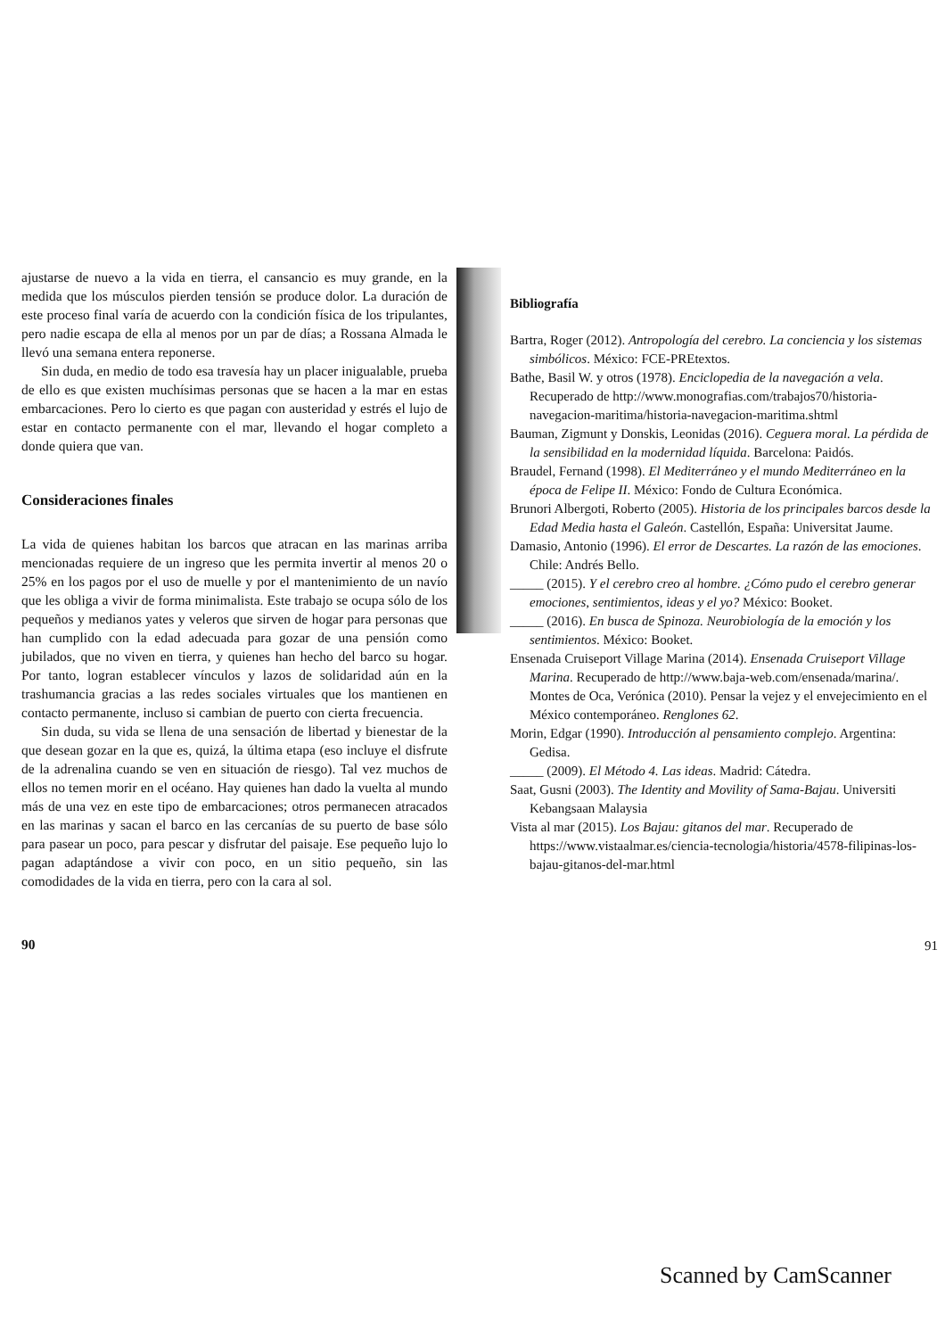ajustarse de nuevo a la vida en tierra, el cansancio es muy grande, en la medida que los músculos pierden tensión se produce dolor. La duración de este proceso final varía de acuerdo con la condición física de los tripulantes, pero nadie escapa de ella al menos por un par de días; a Rossana Almada le llevó una semana entera reponerse.
Sin duda, en medio de todo esa travesía hay un placer inigualable, prueba de ello es que existen muchísimas personas que se hacen a la mar en estas embarcaciones. Pero lo cierto es que pagan con austeridad y estrés el lujo de estar en contacto permanente con el mar, llevando el hogar completo a donde quiera que van.
Consideraciones finales
La vida de quienes habitan los barcos que atracan en las marinas arriba mencionadas requiere de un ingreso que les permita invertir al menos 20 o 25% en los pagos por el uso de muelle y por el mantenimiento de un navío que les obliga a vivir de forma minimalista. Este trabajo se ocupa sólo de los pequeños y medianos yates y veleros que sirven de hogar para personas que han cumplido con la edad adecuada para gozar de una pensión como jubilados, que no viven en tierra, y quienes han hecho del barco su hogar. Por tanto, logran establecer vínculos y lazos de solidaridad aún en la trashumancia gracias a las redes sociales virtuales que los mantienen en contacto permanente, incluso si cambian de puerto con cierta frecuencia.
Sin duda, su vida se llena de una sensación de libertad y bienestar de la que desean gozar en la que es, quizá, la última etapa (eso incluye el disfrute de la adrenalina cuando se ven en situación de riesgo). Tal vez muchos de ellos no temen morir en el océano. Hay quienes han dado la vuelta al mundo más de una vez en este tipo de embarcaciones; otros permanecen atracados en las marinas y sacan el barco en las cercanías de su puerto de base sólo para pasear un poco, para pescar y disfrutar del paisaje. Ese pequeño lujo lo pagan adaptándose a vivir con poco, en un sitio pequeño, sin las comodidades de la vida en tierra, pero con la cara al sol.
90
Bibliografía
Bartra, Roger (2012). Antropología del cerebro. La conciencia y los sistemas simbólicos. México: FCE-PREtextos.
Bathe, Basil W. y otros (1978). Enciclopedia de la navegación a vela. Recuperado de http://www.monografias.com/trabajos70/historia-navegacion-maritima/historia-navegacion-maritima.shtml
Bauman, Zigmunt y Donskis, Leonidas (2016). Ceguera moral. La pérdida de la sensibilidad en la modernidad líquida. Barcelona: Paidós.
Braudel, Fernand (1998). El Mediterráneo y el mundo Mediterráneo en la época de Felipe II. México: Fondo de Cultura Económica.
Brunori Albergoti, Roberto (2005). Historia de los principales barcos desde la Edad Media hasta el Galeón. Castellón, España: Universitat Jaume.
Damasio, Antonio (1996). El error de Descartes. La razón de las emociones. Chile: Andrés Bello.
_____ (2015). Y el cerebro creo al hombre. ¿Cómo pudo el cerebro generar emociones, sentimientos, ideas y el yo? México: Booket.
_____ (2016). En busca de Spinoza. Neurobiología de la emoción y los sentimientos. México: Booket.
Ensenada Cruiseport Village Marina (2014). Ensenada Cruiseport Village Marina. Recuperado de http://www.baja-web.com/ensenada/marina/. Montes de Oca, Verónica (2010). Pensar la vejez y el envejecimiento en el México contemporáneo. Renglones 62.
Morin, Edgar (1990). Introducción al pensamiento complejo. Argentina: Gedisa.
_____ (2009). El Método 4. Las ideas. Madrid: Cátedra.
Saat, Gusni (2003). The Identity and Movility of Sama-Bajau. Universiti Kebangsaan Malaysia
Vista al mar (2015). Los Bajau: gitanos del mar. Recuperado de https://www.vistaalmar.es/ciencia-tecnologia/historia/4578-filipinas-los-bajau-gitanos-del-mar.html
91
Scanned by CamScanner